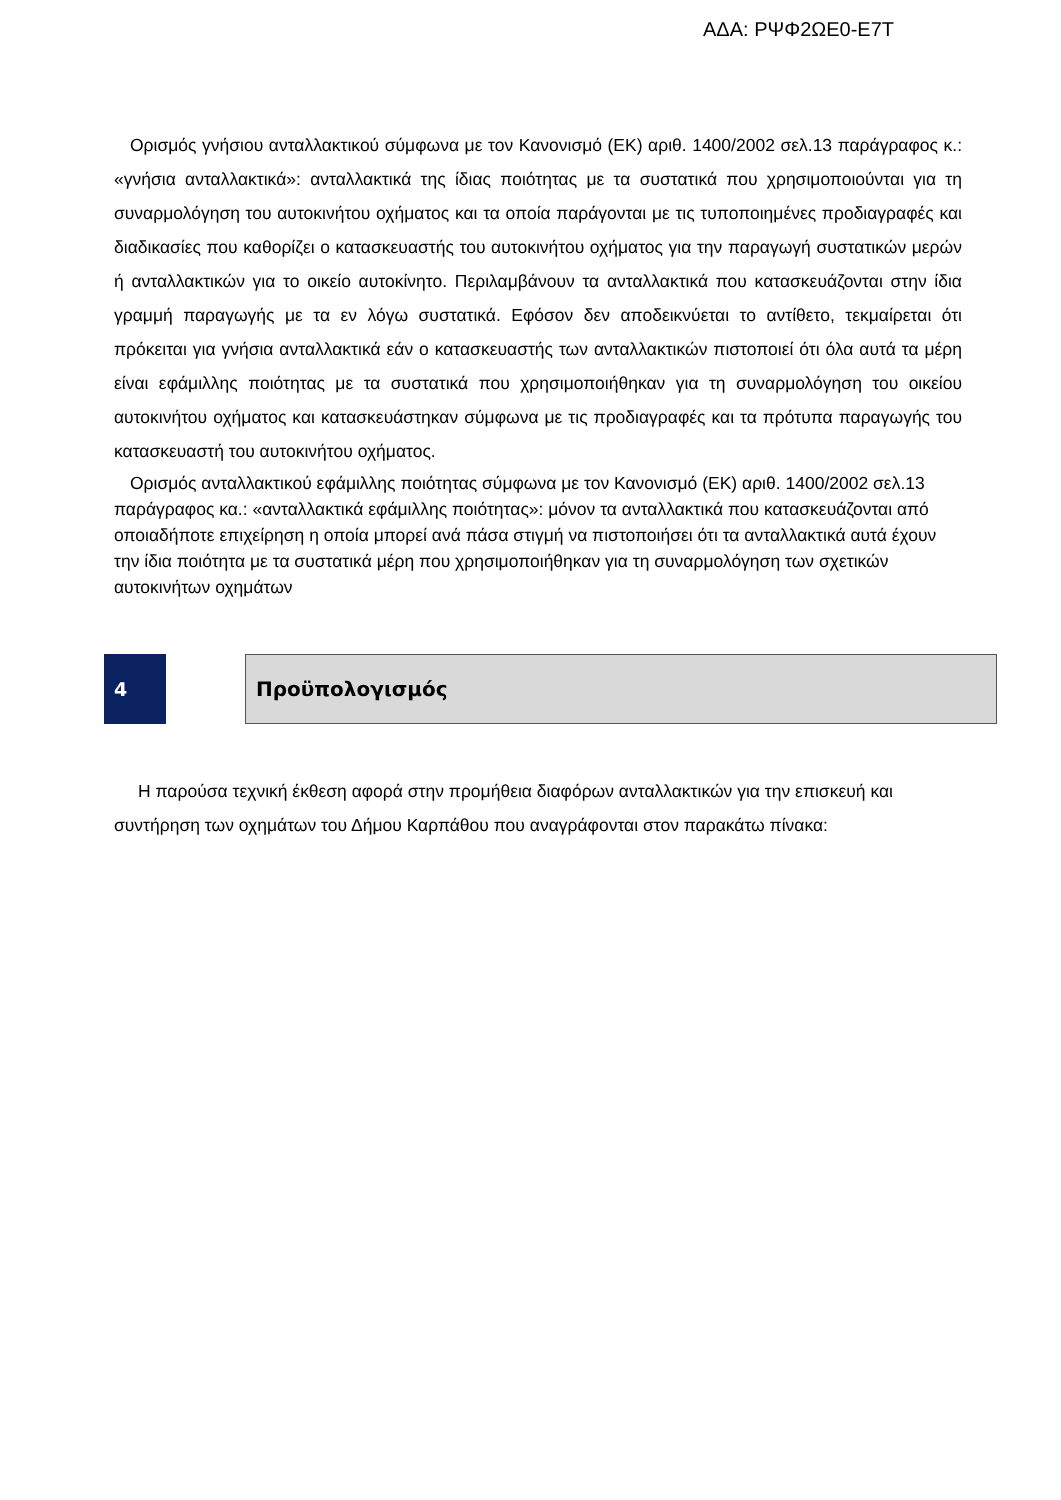ΑΔΑ: ΡΨΦ2ΩΕ0-Ε7Τ
Ορισμός γνήσιου ανταλλακτικού σύμφωνα με τον Κανονισμό (ΕΚ) αριθ. 1400/2002 σελ.13 παράγραφος κ.: «γνήσια ανταλλακτικά»: ανταλλακτικά της ίδιας ποιότητας με τα συστατικά που χρησιμοποιούνται για τη συναρμολόγηση του αυτοκινήτου οχήματος και τα οποία παράγονται με τις τυποποιημένες προδιαγραφές και διαδικασίες που καθορίζει ο κατασκευαστής του αυτοκινήτου οχήματος για την παραγωγή συστατικών μερών ή ανταλλακτικών για το οικείο αυτοκίνητο. Περιλαμβάνουν τα ανταλλακτικά που κατασκευάζονται στην ίδια γραμμή παραγωγής με τα εν λόγω συστατικά. Εφόσον δεν αποδεικνύεται το αντίθετο, τεκμαίρεται ότι πρόκειται για γνήσια ανταλλακτικά εάν ο κατασκευαστής των ανταλλακτικών πιστοποιεί ότι όλα αυτά τα μέρη είναι εφάμιλλης ποιότητας με τα συστατικά που χρησιμοποιήθηκαν για τη συναρμολόγηση του οικείου αυτοκινήτου οχήματος και κατασκευάστηκαν σύμφωνα με τις προδιαγραφές και τα πρότυπα παραγωγής του κατασκευαστή του αυτοκινήτου οχήματος.
Ορισμός ανταλλακτικού εφάμιλλης ποιότητας σύμφωνα με τον Κανονισμό (ΕΚ) αριθ. 1400/2002 σελ.13 παράγραφος κα.: «ανταλλακτικά εφάμιλλης ποιότητας»: μόνον τα ανταλλακτικά που κατασκευάζονται από οποιαδήποτε επιχείρηση η οποία μπορεί ανά πάσα στιγμή να πιστοποιήσει ότι τα ανταλλακτικά αυτά έχουν την ίδια ποιότητα με τα συστατικά μέρη που χρησιμοποιήθηκαν για τη συναρμολόγηση των σχετικών αυτοκινήτων οχημάτων
4 Προϋπολογισμός
Η παρούσα τεχνική έκθεση αφορά στην προμήθεια διαφόρων ανταλλακτικών για την επισκευή και συντήρηση των οχημάτων του Δήμου Καρπάθου που αναγράφονται στον παρακάτω πίνακα: